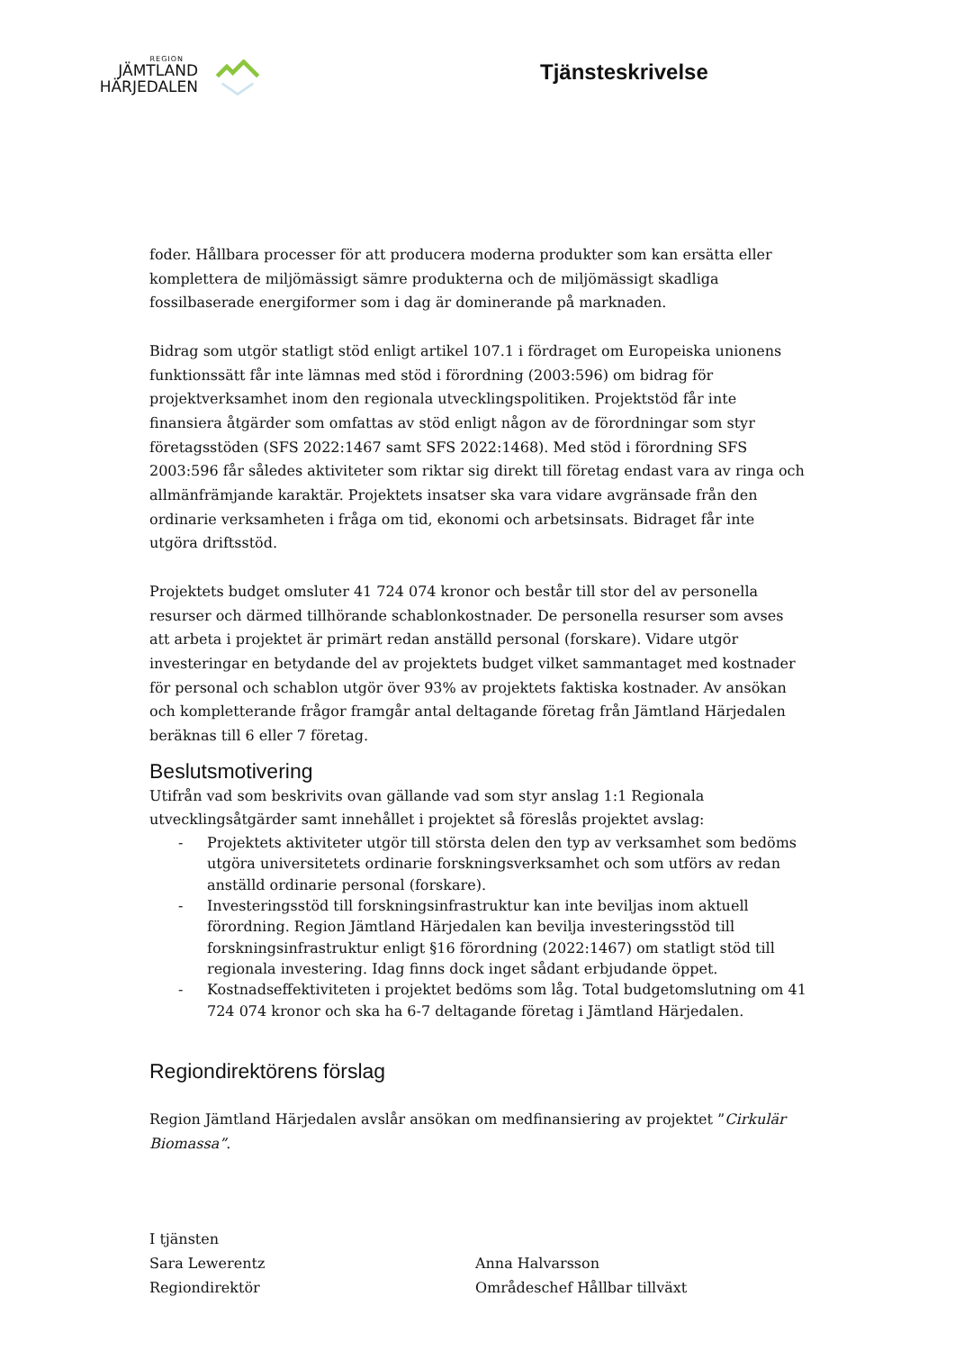REGION
JÄMTLAND
HÄRJEDALEN
Tjänsteskrivelse
foder. Hållbara processer för att producera moderna produkter som kan ersätta eller komplettera de miljömässigt sämre produkterna och de miljömässigt skadliga fossilbaserade energiformer som i dag är dominerande på marknaden.
Bidrag som utgör statligt stöd enligt artikel 107.1 i fördraget om Europeiska unionens funktionssätt får inte lämnas med stöd i förordning (2003:596) om bidrag för projektverksamhet inom den regionala utvecklingspolitiken. Projektstöd får inte finansiera åtgärder som omfattas av stöd enligt någon av de förordningar som styr företagsstöden (SFS 2022:1467 samt SFS 2022:1468). Med stöd i förordning SFS 2003:596 får således aktiviteter som riktar sig direkt till företag endast vara av ringa och allmänfrämjande karaktär. Projektets insatser ska vara vidare avgränsade från den ordinarie verksamheten i fråga om tid, ekonomi och arbetsinsats. Bidraget får inte utgöra driftsstöd.
Projektets budget omsluter 41 724 074 kronor och består till stor del av personella resurser och därmed tillhörande schablonkostnader. De personella resurser som avses att arbeta i projektet är primärt redan anställd personal (forskare). Vidare utgör investeringar en betydande del av projektets budget vilket sammantaget med kostnader för personal och schablon utgör över 93% av projektets faktiska kostnader. Av ansökan och kompletterande frågor framgår antal deltagande företag från Jämtland Härjedalen beräknas till 6 eller 7 företag.
Beslutsmotivering
Utifrån vad som beskrivits ovan gällande vad som styr anslag 1:1 Regionala utvecklingsåtgärder samt innehållet i projektet så föreslås projektet avslag:
- Projektets aktiviteter utgör till största delen den typ av verksamhet som bedöms utgöra universitetets ordinarie forskningsverksamhet och som utförs av redan anställd ordinarie personal (forskare).
- Investeringsstöd till forskningsinfrastruktur kan inte beviljas inom aktuell förordning. Region Jämtland Härjedalen kan bevilja investeringsstöd till forskningsinfrastruktur enligt §16 förordning (2022:1467) om statligt stöd till regionala investering. Idag finns dock inget sådant erbjudande öppet.
- Kostnadseffektiviteten i projektet bedöms som låg. Total budgetomslutning om 41 724 074 kronor och ska ha 6-7 deltagande företag i Jämtland Härjedalen.
Regiondirektörens förslag
Region Jämtland Härjedalen avslår ansökan om medfinansiering av projektet ”Cirkulär Biomassa”.
I tjänsten
Sara Lewerentz
Regiondirektör
Anna Halvarsson
Områdeschef Hållbar tillväxt